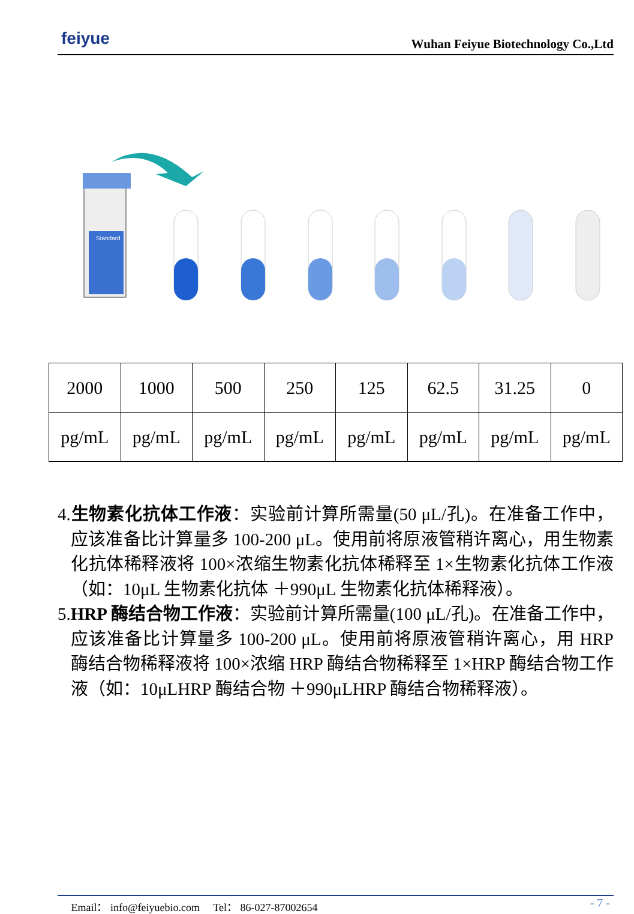feiyue
Wuhan Feiyue Biotechnology Co.,Ltd
Standard
| 2000 | 1000 | 500 | 250 | 125 | 62.5 | 31.25 | 0 |
| pg/mL | pg/mL | pg/mL | pg/mL | pg/mL | pg/mL | pg/mL | pg/mL |
4.生物素化抗体工作液：实验前计算所需量(50 μL/孔)。在准备工作中，应该准备比计算量多 100-200 μL。使用前将原液管稍许离心，用生物素化抗体稀释液将 100×浓缩生物素化抗体稀释至 1×生物素化抗体工作液（如：10μL 生物素化抗体 ＋990μL 生物素化抗体稀释液）。
5.HRP 酶结合物工作液：实验前计算所需量(100 μL/孔)。在准备工作中，应该准备比计算量多 100-200 μL。使用前将原液管稍许离心，用 HRP 酶结合物稀释液将 100×浓缩 HRP 酶结合物稀释至 1×HRP 酶结合物工作液（如：10μLHRP 酶结合物 ＋990μLHRP 酶结合物稀释液）。
Email： info@feiyuebio.com Tel： 86-027-87002654 - 7 -